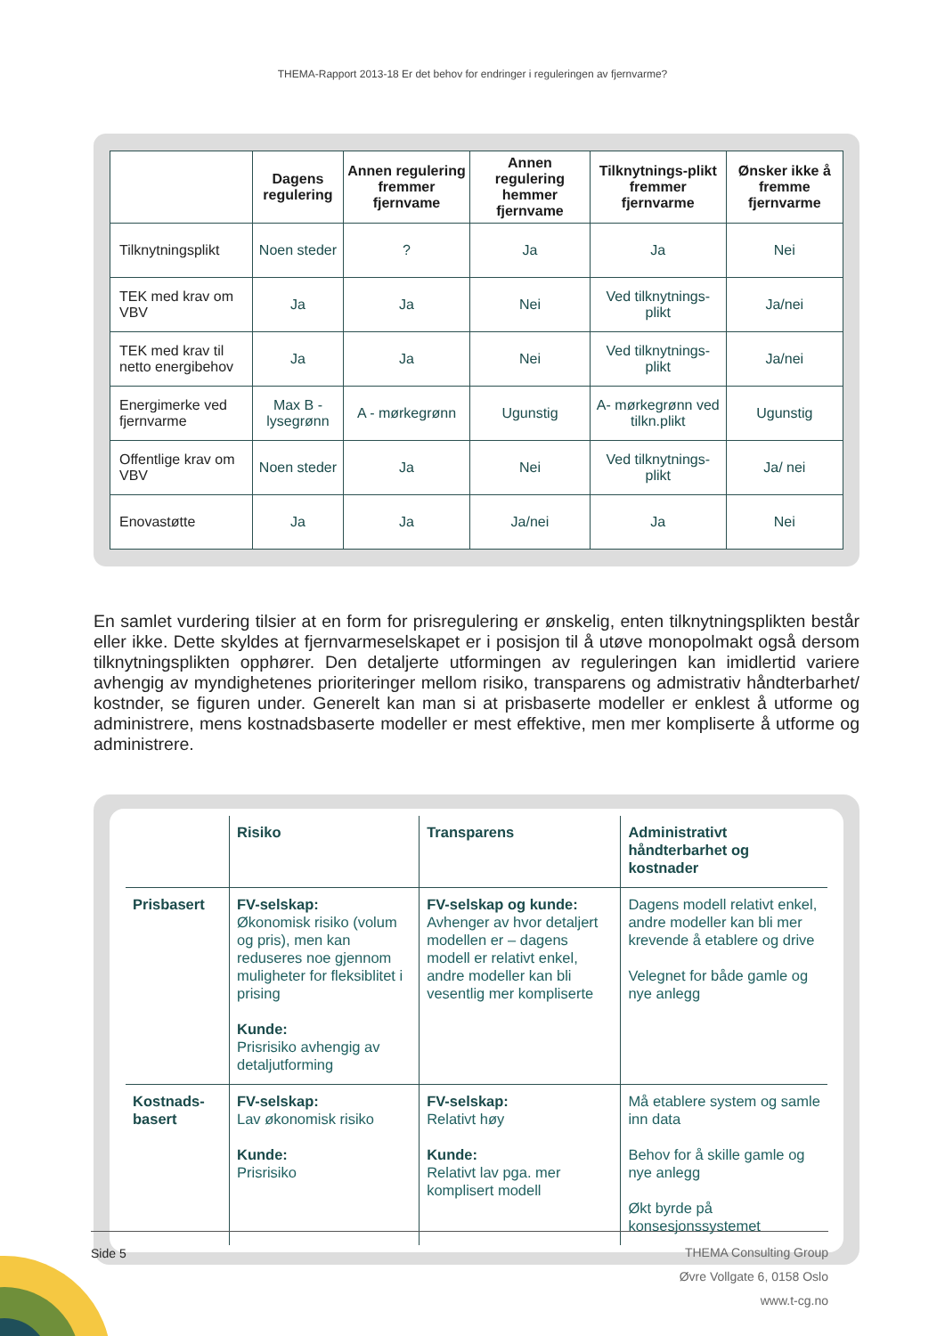THEMA-Rapport 2013-18 Er det behov for endringer i reguleringen av fjernvarme?
| | Dagens regulering | Annen regulering fremmer fjernvame | Annen regulering hemmer fjernvame | Tilknytnings-plikt fremmer fjernvarme | Ønsker ikke å fremme fjernvarme |
| --- | --- | --- | --- | --- | --- |
| Tilknytningsplikt | Noen steder | ? | Ja | Ja | Nei |
| TEK med krav om VBV | Ja | Ja | Nei | Ved tilknytnings-plikt | Ja/nei |
| TEK med krav til netto energibehov | Ja | Ja | Nei | Ved tilknytnings-plikt | Ja/nei |
| Energimerke ved fjernvarme | Max B - lysegrønn | A - mørkegrønn | Ugunstig | A- mørkegrønn ved tilkn.plikt | Ugunstig |
| Offentlige krav om VBV | Noen steder | Ja | Nei | Ved tilknytnings-plikt | Ja/ nei |
| Enovastøtte | Ja | Ja | Ja/nei | Ja | Nei |
En samlet vurdering tilsier at en form for prisregulering er ønskelig, enten tilknytningsplikten består eller ikke. Dette skyldes at fjernvarmeselskapet er i posisjon til å utøve monopolmakt også dersom tilknytningsplikten opphører. Den detaljerte utformingen av reguleringen kan imidlertid variere avhengig av myndighetenes prioriteringer mellom risiko, transparens og admistrativ håndterbarhet/ kostnder, se figuren under. Generelt kan man si at prisbaserte modeller er enklest å utforme og administrere, mens kostnadsbaserte modeller er mest effektive, men mer kompliserte å utforme og administrere.
| | Risiko | Transparens | Administrativt håndterbarhet og kostnader |
| Prisbasert | FV-selskap: Økonomisk risiko (volum og pris), men kan reduseres noe gjennom muligheter for fleksiblitet i prising Kunde: Prisrisiko avhengig av detaljutforming | FV-selskap og kunde: Avhenger av hvor detaljert modellen er – dagens modell er relativt enkel, andre modeller kan bli vesentlig mer kompliserte | Dagens modell relativt enkel, andre modeller kan bli mer krevende å etablere og drive Velegnet for både gamle og nye anlegg |
| Kostnads-basert | FV-selskap: Lav økonomisk risiko Kunde: Prisrisiko | FV-selskap: Relativt høy Kunde: Relativt lav pga. mer komplisert modell | Må etablere system og samle inn data Behov for å skille gamle og nye anlegg Økt byrde på konsesjonssystemet |
Side 5
THEMA Consulting Group
Øvre Vollgate 6, 0158 Oslo
www.t-cg.no